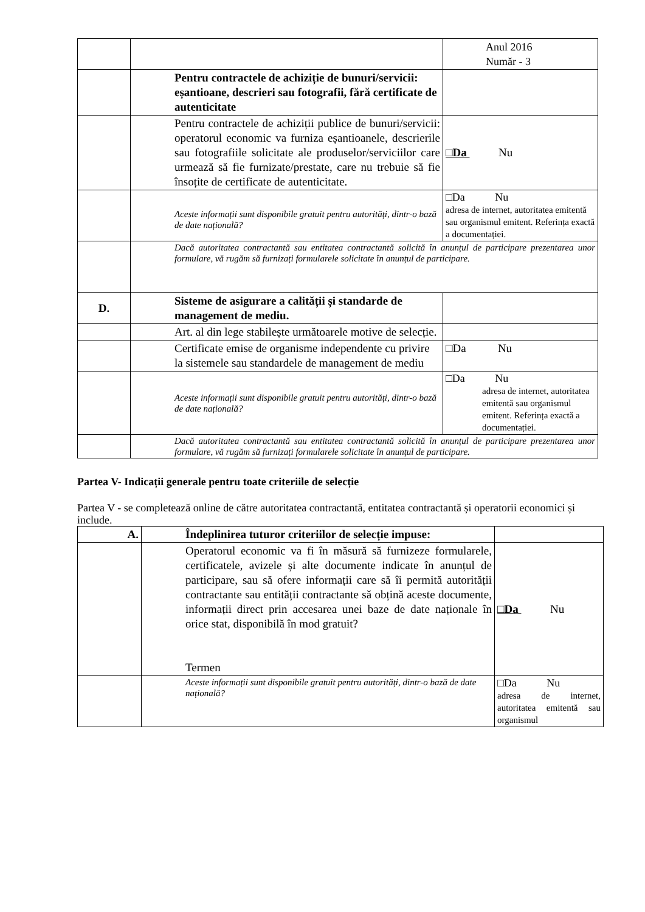| | | Anul 2016 Număr - 3 |
| | Pentru contractele de achiziție de bunuri/servicii: eșantioane, descrieri sau fotografii, fără certificate de autenticitate | |
| | Pentru contractele de achiziții publice de bunuri/servicii: operatorul economic va furniza eșantioanele, descrierile sau fotografiile solicitate ale produselor/serviciilor care urmează să fie furnizate/prestate, care nu trebuie să fie însoțite de certificate de autenticitate. | □Da Nu |
| | Aceste informații sunt disponibile gratuit pentru autorități, dintr-o bază de date națională? | □Da Nu adresa de internet, autoritatea emitentă sau organismul emitent. Referința exactă a documentației. |
| | Dacă autoritatea contractantă sau entitatea contractantă solicită în anunțul de participare prezentarea unor formulare, vă rugăm să furnizați formularele solicitate în anunțul de participare. | |
| D. | Sisteme de asigurare a calității și standarde de management de mediu. | |
| | Art. al din lege stabilește următoarele motive de selecție. | |
| | Certificate emise de organisme independente cu privire la sistemele sau standardele de management de mediu | □Da Nu |
| | Aceste informații sunt disponibile gratuit pentru autorități, dintr-o bază de date națională? | □Da Nu adresa de internet, autoritatea emitentă sau organismul emitent. Referința exactă a documentației. |
| | Dacă autoritatea contractantă sau entitatea contractantă solicită în anunțul de participare prezentarea unor formulare, vă rugăm să furnizați formularele solicitate în anunțul de participare. | |
Partea V- Indicații generale pentru toate criteriile de selecție
Partea V - se completează online de către autoritatea contractantă, entitatea contractantă și operatorii economici și include.
| A. | Îndeplinirea tuturor criteriilor de selecție impuse: | |
| | Operatorul economic va fi în măsură să furnizeze formularele, certificatele, avizele și alte documente indicate în anunțul de participare, sau să ofere informații care să îi permită autorității contractante sau entității contractante să obțină aceste documente, informații direct prin accesarea unei baze de date naționale în orice stat, disponibilă în mod gratuit? Termen | □Da Nu |
| | Aceste informații sunt disponibile gratuit pentru autorități, dintr-o bază de date națională? | □Da Nu adresa de internet, autoritatea emitentă sau organismul |